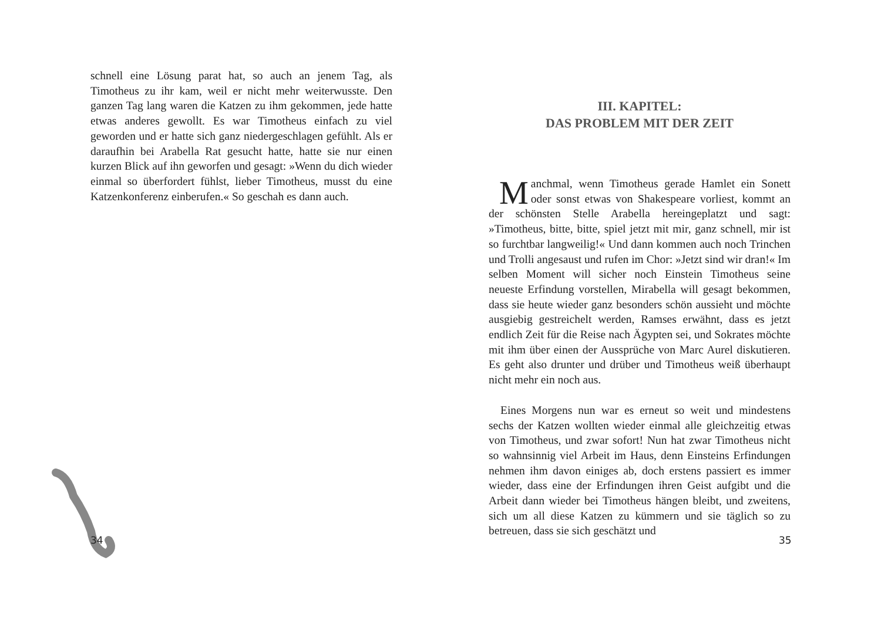schnell eine Lösung parat hat, so auch an jenem Tag, als Timotheus zu ihr kam, weil er nicht mehr weiterwusste. Den ganzen Tag lang waren die Katzen zu ihm gekommen, jede hatte etwas anderes gewollt. Es war Timotheus einfach zu viel geworden und er hatte sich ganz niedergeschlagen gefühlt. Als er daraufhin bei Arabella Rat gesucht hatte, hatte sie nur einen kurzen Blick auf ihn geworfen und gesagt: »Wenn du dich wieder einmal so überfordert fühlst, lieber Timotheus, musst du eine Katzenkonferenz einberufen.« So geschah es dann auch.
34
III. KAPITEL:
DAS PROBLEM MIT DER ZEIT
Manchmal, wenn Timotheus gerade Hamlet ein Sonett oder sonst etwas von Shakespeare vorliest, kommt an der schönsten Stelle Arabella hereingeplatzt und sagt: »Timotheus, bitte, bitte, spiel jetzt mit mir, ganz schnell, mir ist so furchtbar langweilig!« Und dann kommen auch noch Trinchen und Trolli angesaust und rufen im Chor: »Jetzt sind wir dran!« Im selben Moment will sicher noch Einstein Timotheus seine neueste Erfindung vorstellen, Mirabella will gesagt bekommen, dass sie heute wieder ganz besonders schön aussieht und möchte ausgiebig gestreichelt werden, Ramses erwähnt, dass es jetzt endlich Zeit für die Reise nach Ägypten sei, und Sokrates möchte mit ihm über einen der Aussprüche von Marc Aurel diskutieren. Es geht also drunter und drüber und Timotheus weiß überhaupt nicht mehr ein noch aus.
Eines Morgens nun war es erneut so weit und mindestens sechs der Katzen wollten wieder einmal alle gleichzeitig etwas von Timotheus, und zwar sofort! Nun hat zwar Timotheus nicht so wahnsinnig viel Arbeit im Haus, denn Einsteins Erfindungen nehmen ihm davon einiges ab, doch erstens passiert es immer wieder, dass eine der Erfindungen ihren Geist aufgibt und die Arbeit dann wieder bei Timotheus hängen bleibt, und zweitens, sich um all diese Katzen zu kümmern und sie täglich so zu betreuen, dass sie sich geschätzt und
35